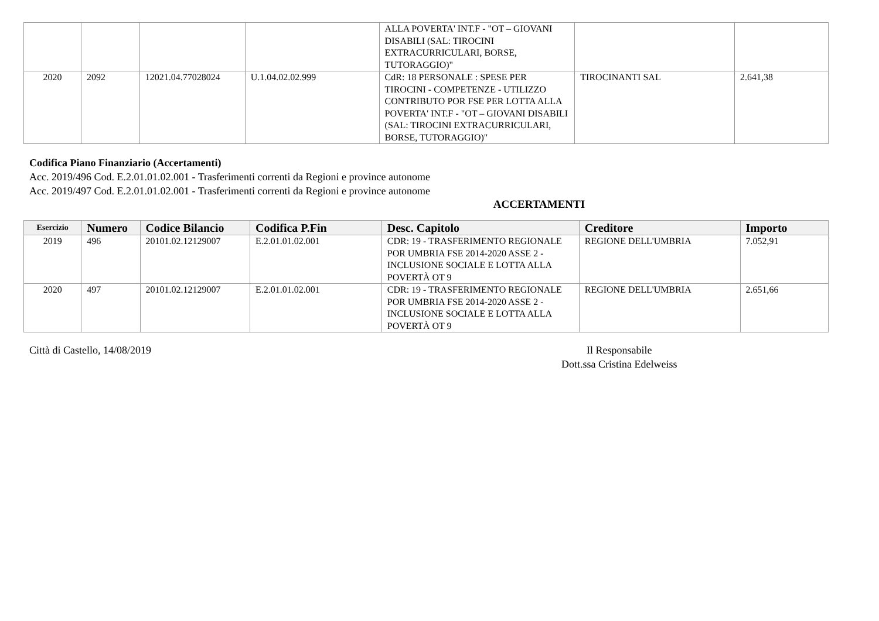| | | | | ALLA POVERTA' INT.F - "OT – GIOVANI DISABILI (SAL: TIROCINI EXTRACURRICULARI, BORSE, TUTORAGGIO)" | | |
| 2020 | 2092 | 12021.04.77028024 | U.1.04.02.02.999 | CdR: 18 PERSONALE : SPESE PER TIROCINI - COMPETENZE - UTILIZZO CONTRIBUTO POR FSE PER LOTTA ALLA POVERTA' INT.F - "OT – GIOVANI DISABILI (SAL: TIROCINI EXTRACURRICULARI, BORSE, TUTORAGGIO)" | TIROCINANTI SAL | 2.641,38 |
Codifica Piano Finanziario (Accertamenti)
Acc. 2019/496 Cod. E.2.01.01.02.001 - Trasferimenti correnti da Regioni e province autonome
Acc. 2019/497 Cod. E.2.01.01.02.001 - Trasferimenti correnti da Regioni e province autonome
ACCERTAMENTI
| Esercizio | Numero | Codice Bilancio | Codifica P.Fin | Desc. Capitolo | Creditore | Importo |
| --- | --- | --- | --- | --- | --- | --- |
| 2019 | 496 | 20101.02.12129007 | E.2.01.01.02.001 | CDR: 19 - TRASFERIMENTO REGIONALE POR UMBRIA FSE 2014-2020 ASSE 2 -INCLUSIONE SOCIALE E LOTTA ALLA POVERTÀ OT 9 | REGIONE DELL'UMBRIA | 7.052,91 |
| 2020 | 497 | 20101.02.12129007 | E.2.01.01.02.001 | CDR: 19 - TRASFERIMENTO REGIONALE POR UMBRIA FSE 2014-2020 ASSE 2 -INCLUSIONE SOCIALE E LOTTA ALLA POVERTÀ OT 9 | REGIONE DELL'UMBRIA | 2.651,66 |
Città di Castello, 14/08/2019 Il Responsabile
Dott.ssa Cristina Edelweiss